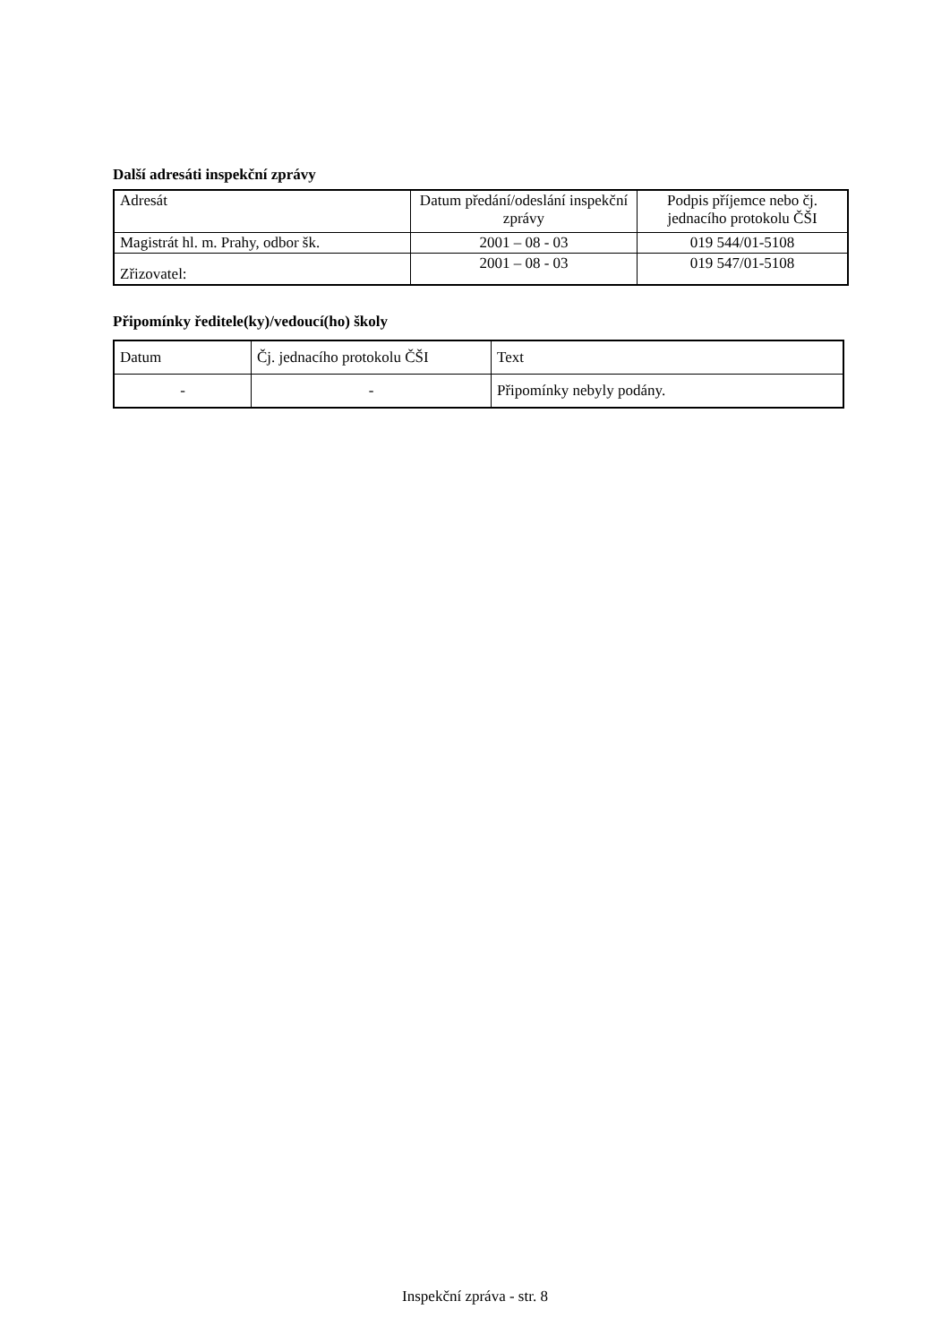Další adresáti inspekční zprávy
| Adresát | Datum předání/odeslání inspekční zprávy | Podpis příjemce nebo čj. jednacího protokolu ČŠI |
| Magistrát hl. m. Prahy, odbor šk. | 2001 – 08 - 03 | 019 544/01-5108 |
| Zřizovatel: | 2001 – 08 - 03 | 019 547/01-5108 |
Připomínky ředitele(ky)/vedoucí(ho) školy
| Datum | Čj. jednacího protokolu ČŠI | Text |
| - | - | Připomínky nebyly podány. |
Inspekční zpráva - str. 8